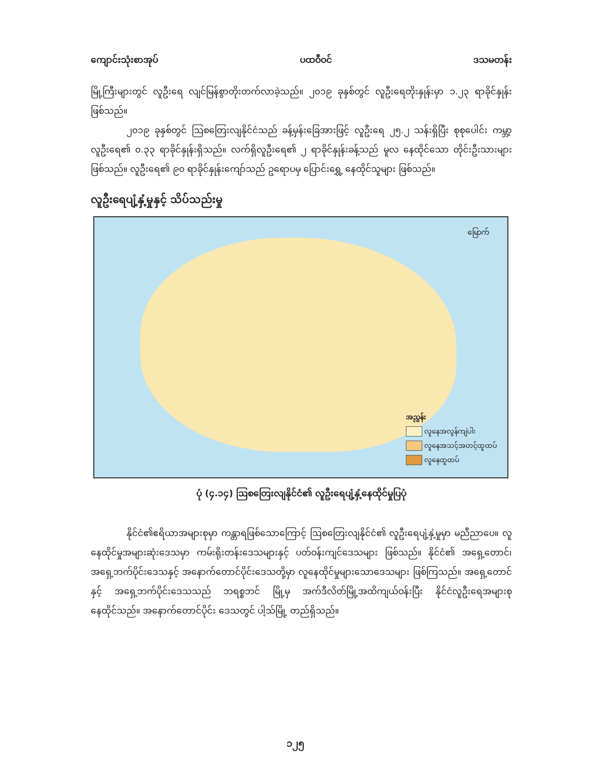ကျောင်းသုံးစာအုပ် ပထဝီဝင် ဒသမတန်း
မြို့ကြီးများတွင် လူဦးရေ လျင်မြန်စွာတိုးတက်လာခဲ့သည်။ ၂၀၁၉ ခုနှစ်တွင် လူဦးရေတိုးနှုန်းမှာ ၁.၂၃ ရာခိုင်နှုန်းဖြစ်သည်။
၂၀၁၉ ခုနှစ်တွင် ဩစတြေးလျနိုင်ငံသည် ခန့်မှန်းခြေအားဖြင့် လူဦးရေ ၂၅.၂ သန်းရှိပြီး စုစုပေါင်း ကမ္ဘာ့လူဦးရေ၏ ၀.၃၃ ရာခိုင်နှုန်းရှိသည်။ လက်ရှိလူဦးရေ၏ ၂ ရာခိုင်နှုန်းခန့်သည် မူလ နေထိုင်သော တိုင်းဦးသားများဖြစ်သည်။ လူဦးရေ၏ ၉၀ ရာခိုင်နှုန်းကျော်သည် ဥရောပမှ ပြောင်းရွှေ့ နေထိုင်သူများ ဖြစ်သည်။
လူဦးရေပျံ့နှံ့မှုနှင့် သိပ်သည်းမှု
မြောက်
အညွှန်း
လူနေအလွန်ကျဲပါး
လူနေအသင့်အတင့်ထူထပ်
လူနေထူထပ်
ပုံ (၄.၁၄) ဩစတြေးလျနိုင်ငံ၏ လူဦးရေပျံ့နှံ့နေထိုင်မှုပြပုံ
နိုင်ငံ၏ဧရိယာအများစုမှာ ကန္တာရဖြစ်သောကြောင့် ဩစတြေးလျနိုင်ငံ၏ လူဦးရေပျံ့နှံ့မှုမှာ မညီညာပေ။ လူနေထိုင်မှုအများဆုံးဒေသမှာ ကမ်းရိုးတန်းဒေသများနှင့် ပတ်ဝန်းကျင်ဒေသများ ဖြစ်သည်။ နိုင်ငံ၏ အရှေ့တောင်၊ အရှေ့ဘက်ပိုင်းဒေသနှင့် အနောက်တောင်ပိုင်းဒေသတို့မှာ လူနေထိုင်မှုများသောဒေသများ ဖြစ်ကြသည်။ အရှေ့တောင်နှင့် အရှေ့ဘက်ပိုင်းဒေသသည် ဘရစ္စဘင် မြို့မှ အက်ဒီလိတ်မြို့အထိကျယ်ဝန်းပြီး နိုင်ငံလူဦးရေအများစု နေထိုင်သည်။ အနောက်တောင်ပိုင်း ဒေသတွင် ပါ့သ်မြို့ တည်ရှိသည်။
၁၂၅